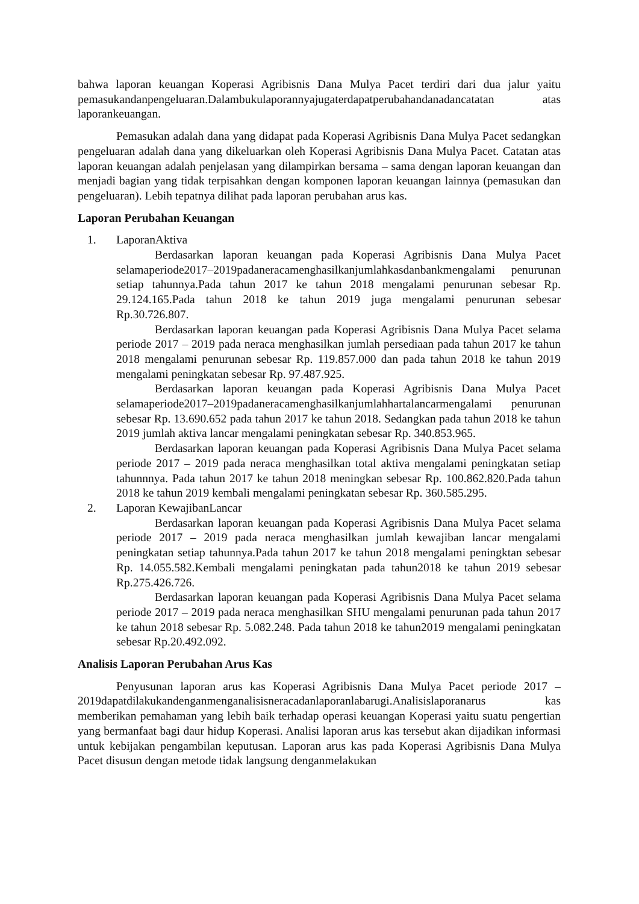bahwa laporan keuangan Koperasi Agribisnis Dana Mulya Pacet terdiri dari dua jalur yaitu pemasukandanpengeluaran.Dalambukulaporannyajugaterdapatperubahandanadancatatan atas laporankeuangan.
Pemasukan adalah dana yang didapat pada Koperasi Agribisnis Dana Mulya Pacet sedangkan pengeluaran adalah dana yang dikeluarkan oleh Koperasi Agribisnis Dana Mulya Pacet. Catatan atas laporan keuangan adalah penjelasan yang dilampirkan bersama – sama dengan laporan keuangan dan menjadi bagian yang tidak terpisahkan dengan komponen laporan keuangan lainnya (pemasukan dan pengeluaran). Lebih tepatnya dilihat pada laporan perubahan arus kas.
Laporan Perubahan Keuangan
1. LaporanAktiva
Berdasarkan laporan keuangan pada Koperasi Agribisnis Dana Mulya Pacet selamaperiode2017–2019padaneracamenghasilkanjumlahkasdanbankmengalami penurunan setiap tahunnya.Pada tahun 2017 ke tahun 2018 mengalami penurunan sebesar Rp. 29.124.165.Pada tahun 2018 ke tahun 2019 juga mengalami penurunan sebesar Rp.30.726.807.
Berdasarkan laporan keuangan pada Koperasi Agribisnis Dana Mulya Pacet selama periode 2017 – 2019 pada neraca menghasilkan jumlah persediaan pada tahun 2017 ke tahun 2018 mengalami penurunan sebesar Rp. 119.857.000 dan pada tahun 2018 ke tahun 2019 mengalami peningkatan sebesar Rp. 97.487.925.
Berdasarkan laporan keuangan pada Koperasi Agribisnis Dana Mulya Pacet selamaperiode2017–2019padaneracamenghasilkanjumlahhartalancarmengalami penurunan sebesar Rp. 13.690.652 pada tahun 2017 ke tahun 2018. Sedangkan pada tahun 2018 ke tahun 2019 jumlah aktiva lancar mengalami peningkatan sebesar Rp. 340.853.965.
Berdasarkan laporan keuangan pada Koperasi Agribisnis Dana Mulya Pacet selama periode 2017 – 2019 pada neraca menghasilkan total aktiva mengalami peningkatan setiap tahunnnya. Pada tahun 2017 ke tahun 2018 meningkan sebesar Rp. 100.862.820.Pada tahun 2018 ke tahun 2019 kembali mengalami peningkatan sebesar Rp. 360.585.295.
2. Laporan KewajibanLancar
Berdasarkan laporan keuangan pada Koperasi Agribisnis Dana Mulya Pacet selama periode 2017 – 2019 pada neraca menghasilkan jumlah kewajiban lancar mengalami peningkatan setiap tahunnya.Pada tahun 2017 ke tahun 2018 mengalami peningktan sebesar Rp. 14.055.582.Kembali mengalami peningkatan pada tahun2018 ke tahun 2019 sebesar Rp.275.426.726.
Berdasarkan laporan keuangan pada Koperasi Agribisnis Dana Mulya Pacet selama periode 2017 – 2019 pada neraca menghasilkan SHU mengalami penurunan pada tahun 2017 ke tahun 2018 sebesar Rp. 5.082.248. Pada tahun 2018 ke tahun2019 mengalami peningkatan sebesar Rp.20.492.092.
Analisis Laporan Perubahan Arus Kas
Penyusunan laporan arus kas Koperasi Agribisnis Dana Mulya Pacet periode 2017 – 2019dapatdilakukandenganmenganalisisneracadanlaporanlabarugi.Analisislaporanarus kas memberikan pemahaman yang lebih baik terhadap operasi keuangan Koperasi yaitu suatu pengertian yang bermanfaat bagi daur hidup Koperasi. Analisi laporan arus kas tersebut akan dijadikan informasi untuk kebijakan pengambilan keputusan. Laporan arus kas pada Koperasi Agribisnis Dana Mulya Pacet disusun dengan metode tidak langsung denganmelakukan